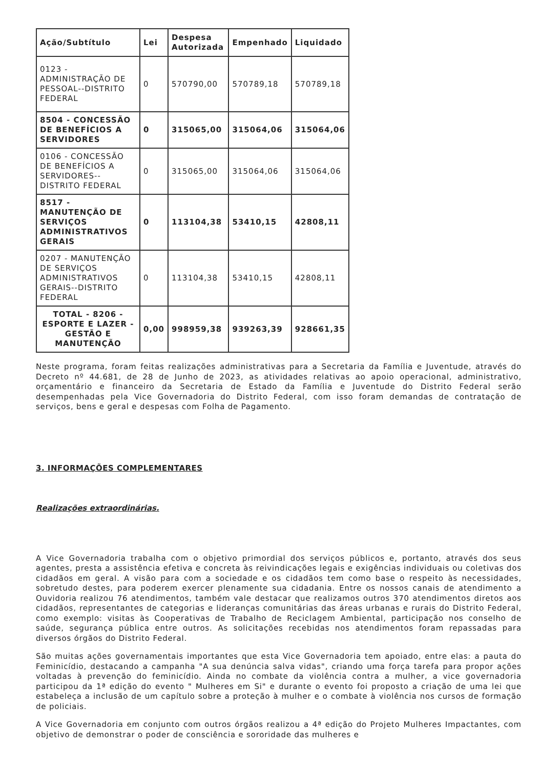| Ação/Subtítulo | Lei | Despesa Autorizada | Empenhado | Liquidado |
| --- | --- | --- | --- | --- |
| 0123 - ADMINISTRAÇÃO DE PESSOAL--DISTRITO FEDERAL | 0 | 570790,00 | 570789,18 | 570789,18 |
| 8504 - CONCESSÃO DE BENEFÍCIOS A SERVIDORES | 0 | 315065,00 | 315064,06 | 315064,06 |
| 0106 - CONCESSÃO DE BENEFÍCIOS A SERVIDORES--DISTRITO FEDERAL | 0 | 315065,00 | 315064,06 | 315064,06 |
| 8517 - MANUTENÇÃO DE SERVIÇOS ADMINISTRATIVOS GERAIS | 0 | 113104,38 | 53410,15 | 42808,11 |
| 0207 - MANUTENÇÃO DE SERVIÇOS ADMINISTRATIVOS GERAIS--DISTRITO FEDERAL | 0 | 113104,38 | 53410,15 | 42808,11 |
| TOTAL - 8206 - ESPORTE E LAZER - GESTÃO E MANUTENÇÃO | 0,00 | 998959,38 | 939263,39 | 928661,35 |
Neste programa, foram feitas realizações administrativas para a Secretaria da Família e Juventude, através do Decreto nº 44.681, de 28 de Junho de 2023, as atividades relativas ao apoio operacional, administrativo, orçamentário e financeiro da Secretaria de Estado da Família e Juventude do Distrito Federal serão desempenhadas pela Vice Governadoria do Distrito Federal, com isso foram demandas de contratação de serviços, bens e geral e despesas com Folha de Pagamento.
3. INFORMAÇÕES COMPLEMENTARES
Realizações extraordinárias.
A Vice Governadoria trabalha com o objetivo primordial dos serviços públicos e, portanto, através dos seus agentes, presta a assistência efetiva e concreta às reivindicações legais e exigências individuais ou coletivas dos cidadãos em geral. A visão para com a sociedade e os cidadãos tem como base o respeito às necessidades, sobretudo destes, para poderem exercer plenamente sua cidadania. Entre os nossos canais de atendimento a Ouvidoria realizou 76 atendimentos, também vale destacar que realizamos outros 370 atendimentos diretos aos cidadãos, representantes de categorias e lideranças comunitárias das áreas urbanas e rurais do Distrito Federal, como exemplo: visitas às Cooperativas de Trabalho de Reciclagem Ambiental, participação nos conselho de saúde, segurança pública entre outros. As solicitações recebidas nos atendimentos foram repassadas para diversos órgãos do Distrito Federal.
São muitas ações governamentais importantes que esta Vice Governadoria tem apoiado, entre elas: a pauta do Feminicídio, destacando a campanha "A sua denúncia salva vidas", criando uma força tarefa para propor ações voltadas à prevenção do feminicídio. Ainda no combate da violência contra a mulher, a vice governadoria participou da 1ª edição do evento " Mulheres em Si" e durante o evento foi proposto a criação de uma lei que estabeleça a inclusão de um capítulo sobre a proteção à mulher e o combate à violência nos cursos de formação de policiais.
A Vice Governadoria em conjunto com outros órgãos realizou a 4ª edição do Projeto Mulheres Impactantes, com objetivo de demonstrar o poder de consciência e sororidade das mulheres e